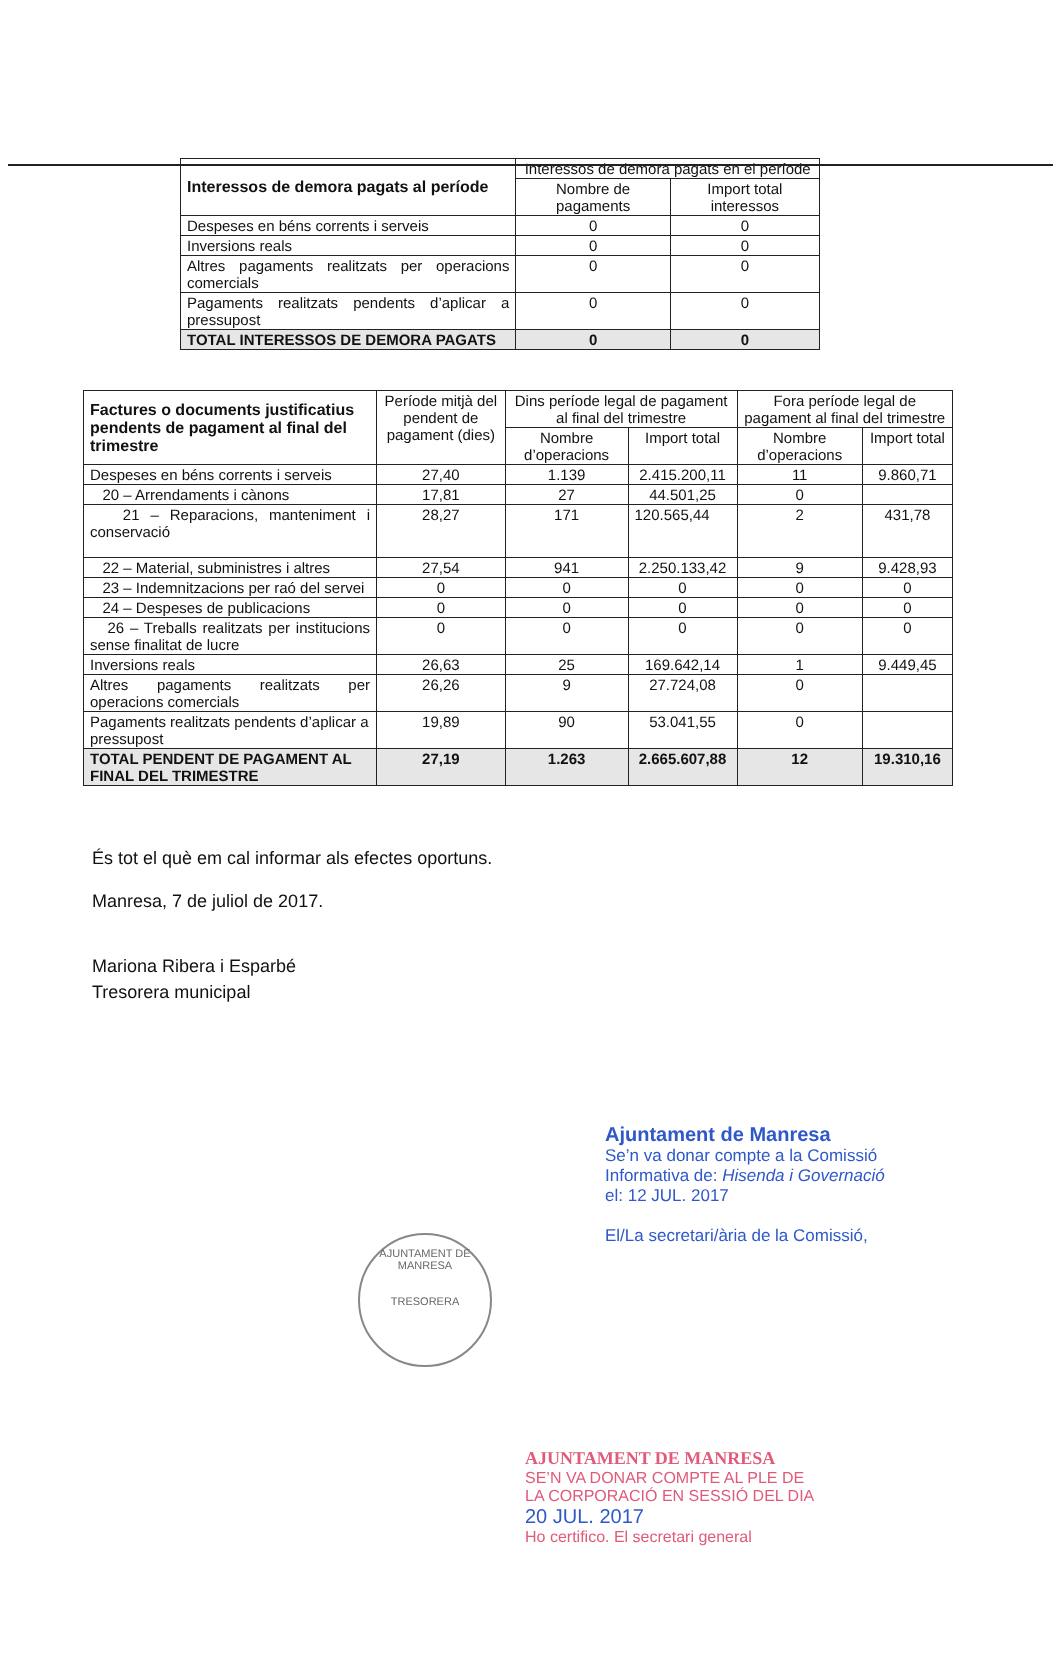| Interessos de demora pagats al període | Interessos de demora pagats en el període | |
| --- | --- | --- |
| | Nombre de pagaments | Import total interessos |
| Despeses en béns corrents i serveis | 0 | 0 |
| Inversions reals | 0 | 0 |
| Altres pagaments realitzats per operacions comercials | 0 | 0 |
| Pagaments realitzats pendents d’aplicar a pressupost | 0 | 0 |
| TOTAL INTERESSOS DE DEMORA PAGATS | 0 | 0 |
| Factures o documents justificatius pendents de pagament al final del trimestre | Període mitjà del pendent de pagament (dies) | Dins període legal de pagament al final del trimestre | | Fora període legal de pagament al final del trimestre | |
| --- | --- | --- | --- | --- | --- |
| | | Nombre d’operacions | Import total | Nombre d’operacions | Import total |
| Despeses en béns corrents i serveis | 27,40 | 1.139 | 2.415.200,11 | 11 | 9.860,71 |
| 20 – Arrendaments i cànons | 17,81 | 27 | 44.501,25 | 0 | |
| 21 – Reparacions, manteniment i conservació | 28,27 | 171 | 120.565,44 | 2 | 431,78 |
| 22 – Material, subministres i altres | 27,54 | 941 | 2.250.133,42 | 9 | 9.428,93 |
| 23 – Indemnitzacions per raó del servei | 0 | 0 | 0 | 0 | 0 |
| 24 – Despeses de publicacions | 0 | 0 | 0 | 0 | 0 |
| 26 – Treballs realitzats per institucions sense finalitat de lucre | 0 | 0 | 0 | 0 | 0 |
| Inversions reals | 26,63 | 25 | 169.642,14 | 1 | 9.449,45 |
| Altres pagaments realitzats per operacions comercials | 26,26 | 9 | 27.724,08 | 0 | |
| Pagaments realitzats pendents d’aplicar a pressupost | 19,89 | 90 | 53.041,55 | 0 | |
| TOTAL PENDENT DE PAGAMENT AL FINAL DEL TRIMESTRE | 27,19 | 1.263 | 2.665.607,88 | 12 | 19.310,16 |
És tot el què em cal informar als efectes oportuns.
Manresa, 7 de juliol de 2017.
Mariona Ribera i Esparbé
Tresorera municipal
AJUNTAMENT DE MANRESA
TRESORERA
Ajuntament de Manresa
Se’n va donar compte a la Comissió
Informativa de: Hisenda i Governació
el: 12 JUL. 2017
El/La secretari/ària de la Comissió,
AJUNTAMENT DE MANRESA
SE’N VA DONAR COMPTE AL PLE DE
LA CORPORACIÓ EN SESSIÓ DEL DIA
20 JUL. 2017
Ho certifico. El secretari general